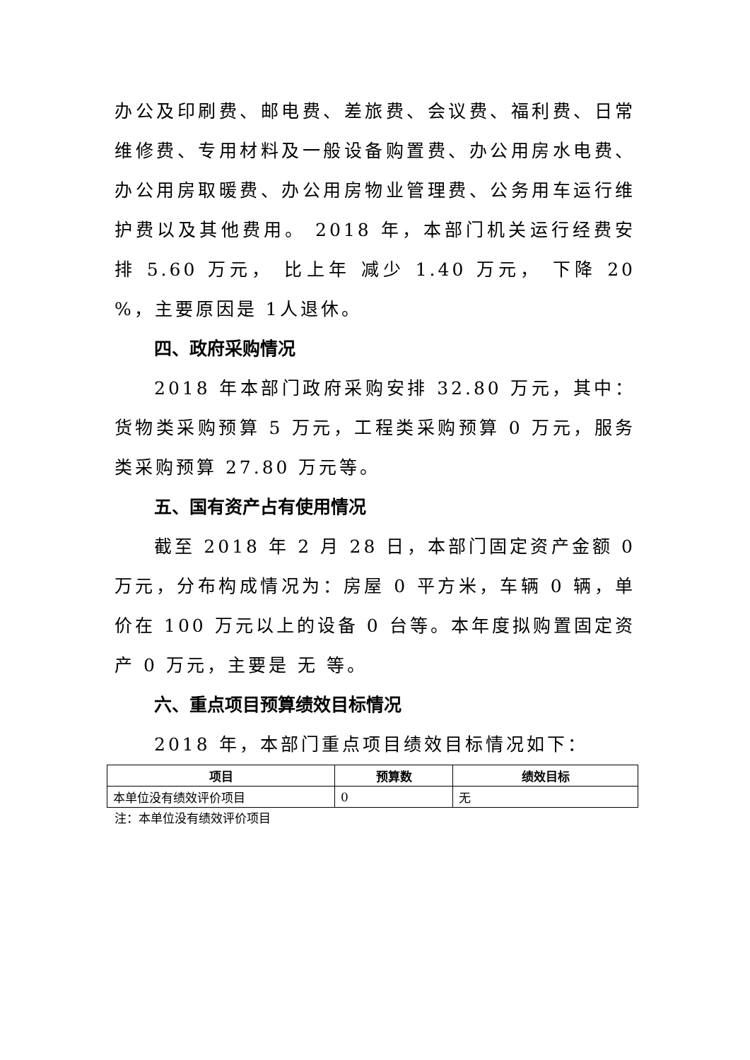办公及印刷费、邮电费、差旅费、会议费、福利费、日常维修费、专用材料及一般设备购置费、办公用房水电费、办公用房取暖费、办公用房物业管理费、公务用车运行维护费以及其他费用。 2018 年，本部门机关运行经费安排 5.60 万元， 比上年 减少 1.40 万元， 下降 20 %，主要原因是 1人退休。
四、政府采购情况
2018 年本部门政府采购安排 32.80 万元，其中：货物类采购预算 5 万元，工程类采购预算 0 万元，服务类采购预算 27.80 万元等。
五、国有资产占有使用情况
截至 2018 年 2 月 28 日，本部门固定资产金额 0 万元，分布构成情况为：房屋 0 平方米，车辆 0 辆，单价在 100 万元以上的设备 0 台等。本年度拟购置固定资产 0 万元，主要是 无 等。
六、重点项目预算绩效目标情况
2018 年，本部门重点项目绩效目标情况如下：
| 项目 | 预算数 | 绩效目标 |
| --- | --- | --- |
| 本单位没有绩效评价项目 | 0 | 无 |
注：本单位没有绩效评价项目